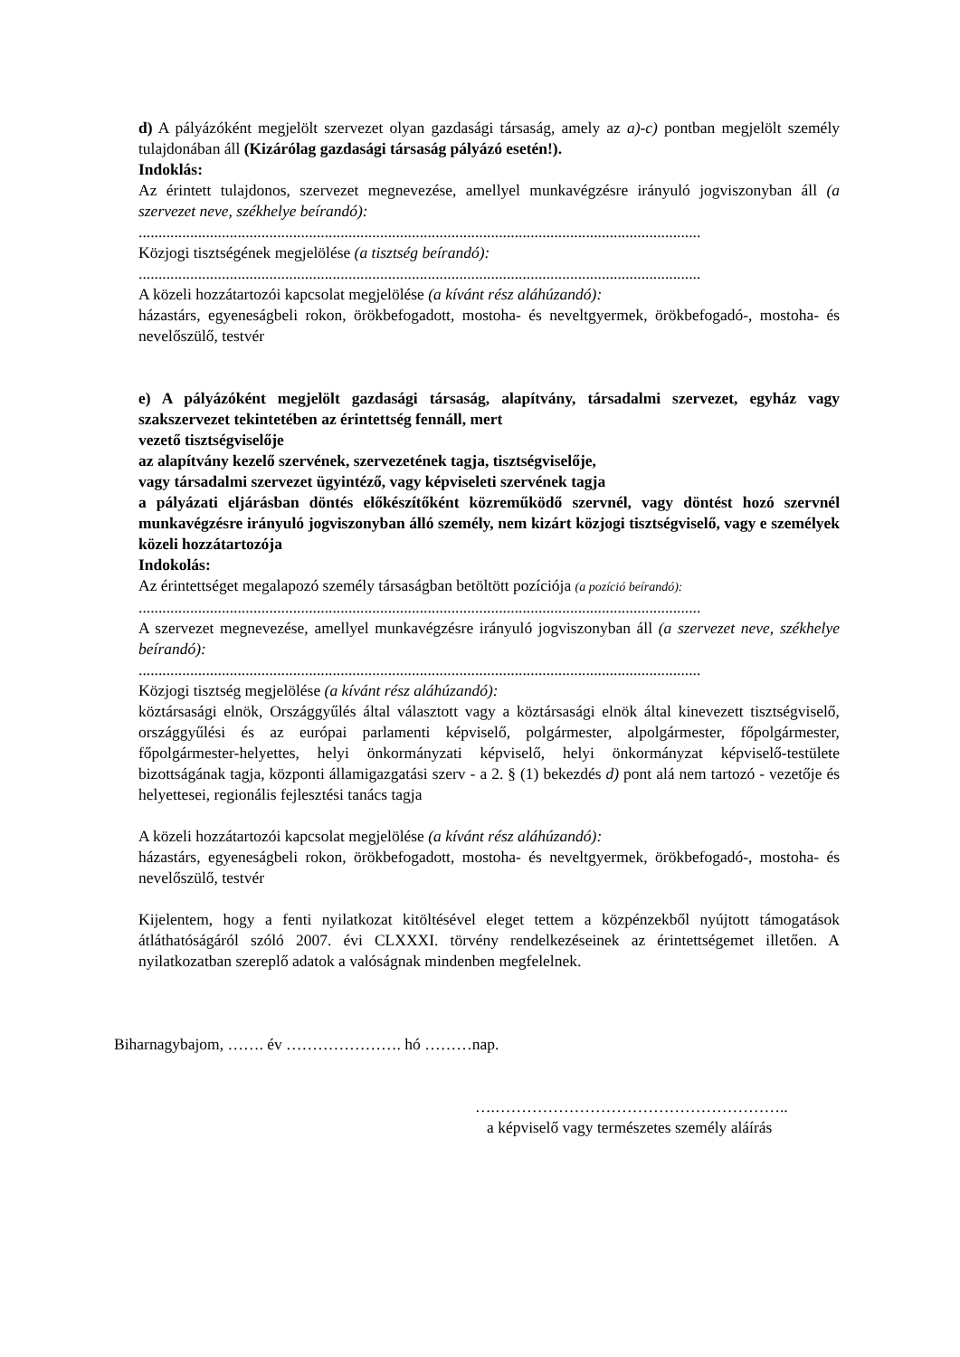d) A pályázóként megjelölt szervezet olyan gazdasági társaság, amely az a)-c) pontban megjelölt személy tulajdonában áll (Kizárólag gazdasági társaság pályázó esetén!).
Indoklás:
Az érintett tulajdonos, szervezet megnevezése, amellyel munkavégzésre irányuló jogviszonyban áll (a szervezet neve, székhelye beírandó):
..............................................................................................................................................
Közjogi tisztségének megjelölése (a tisztség beírandó):
..............................................................................................................................................
A közeli hozzátartozói kapcsolat megjelölése (a kívánt rész aláhúzandó):
házastárs, egyeneságbeli rokon, örökbefogadott, mostoha- és neveltgyermek, örökbefogadó-, mostoha- és nevelőszülő, testvér
e) A pályázóként megjelölt gazdasági társaság, alapítvány, társadalmi szervezet, egyház vagy szakszervezet tekintetében az érintettség fennáll, mert
vezető tisztségviselője
az alapítvány kezelő szervének, szervezetének tagja, tisztségviselője,
vagy társadalmi szervezet ügyintéző, vagy képviseleti szervének tagja
a pályázati eljárásban döntés előkészítőként közreműködő szervnél, vagy döntést hozó szervnél munkavégzésre irányuló jogviszonyban álló személy, nem kizárt közjogi tisztségviselő, vagy e személyek közeli hozzátartozója
Indokolás:
Az érintettséget megalapozó személy társaságban betöltött pozíciója (a pozíció beírandó):
..............................................................................................................................................
A szervezet megnevezése, amellyel munkavégzésre irányuló jogviszonyban áll (a szervezet neve, székhelye beírandó):
..............................................................................................................................................
Közjogi tisztség megjelölése (a kívánt rész aláhúzandó):
köztársasági elnök, Országgyűlés által választott vagy a köztársasági elnök által kinevezett tisztségviselő, országgyűlési és az európai parlamenti képviselő, polgármester, alpolgármester, főpolgármester, főpolgármester-helyettes, helyi önkormányzati képviselő, helyi önkormányzat képviselő-testülete bizottságának tagja, központi államigazgatási szerv - a 2. § (1) bekezdés d) pont alá nem tartozó - vezetője és helyettesei, regionális fejlesztési tanács tagja
A közeli hozzátartozói kapcsolat megjelölése (a kívánt rész aláhúzandó):
házastárs, egyeneságbeli rokon, örökbefogadott, mostoha- és neveltgyermek, örökbefogadó-, mostoha- és nevelőszülő, testvér
Kijelentem, hogy a fenti nyilatkozat kitöltésével eleget tettem a közpénzekből nyújtott támogatások átláthatóságáról szóló 2007. évi CLXXXI. törvény rendelkezéseinek az érintettségemet illetően. A nyilatkozatban szereplő adatok a valóságnak mindenben megfelelnek.
Biharnagybajom, ……. év …………………. hó ………nap.
….………………………………………………..
a képviselő vagy természetes személy aláírás